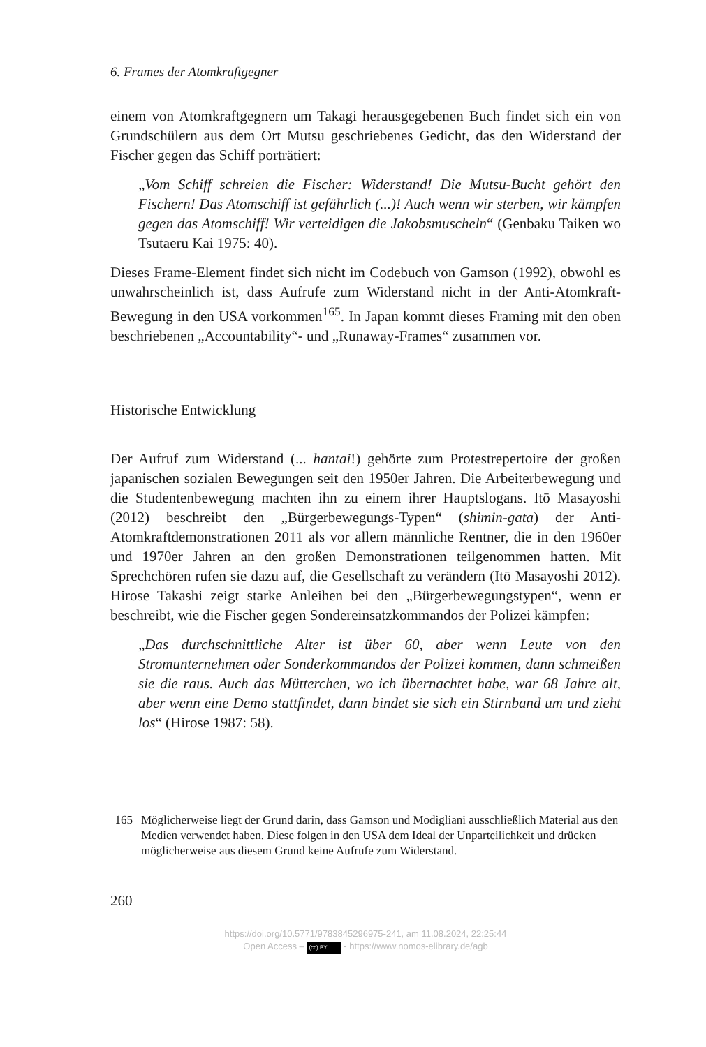6. Frames der Atomkraftgegner
einem von Atomkraftgegnern um Takagi herausgegebenen Buch findet sich ein von Grundschülern aus dem Ort Mutsu geschriebenes Gedicht, das den Widerstand der Fischer gegen das Schiff porträtiert:
„Vom Schiff schreien die Fischer: Widerstand! Die Mutsu-Bucht gehört den Fischern! Das Atomschiff ist gefährlich (...)! Auch wenn wir sterben, wir kämpfen gegen das Atomschiff! Wir verteidigen die Jakobsmuscheln“ (Genbaku Taiken wo Tsutaeru Kai 1975: 40).
Dieses Frame-Element findet sich nicht im Codebuch von Gamson (1992), obwohl es unwahrscheinlich ist, dass Aufrufe zum Widerstand nicht in der Anti-Atomkraft-Bewegung in den USA vorkommen<sup>165</sup>. In Japan kommt dieses Framing mit den oben beschriebenen „Accountability“- und „Runaway-Frames“ zusammen vor.
Historische Entwicklung
Der Aufruf zum Widerstand (... hantai!) gehörte zum Protestrepertoire der großen japanischen sozialen Bewegungen seit den 1950er Jahren. Die Arbeiterbewegung und die Studentenbewegung machten ihn zu einem ihrer Hauptslogans. Itō Masayoshi (2012) beschreibt den „Bürgerbewegungs-Typen“ (shimin-gata) der Anti-Atomkraftdemonstrationen 2011 als vor allem männliche Rentner, die in den 1960er und 1970er Jahren an den großen Demonstrationen teilgenommen hatten. Mit Sprechchören rufen sie dazu auf, die Gesellschaft zu verändern (Itō Masayoshi 2012). Hirose Takashi zeigt starke Anleihen bei den „Bürgerbewegungstypen“, wenn er beschreibt, wie die Fischer gegen Sondereinsatzkommandos der Polizei kämpfen:
„Das durchschnittliche Alter ist über 60, aber wenn Leute von den Stromunternehmen oder Sonderkommandos der Polizei kommen, dann schmeißen sie die raus. Auch das Mütterchen, wo ich übernachtet habe, war 68 Jahre alt, aber wenn eine Demo stattfindet, dann bindet sie sich ein Stirnband um und zieht los“ (Hirose 1987: 58).
165 Möglicherweise liegt der Grund darin, dass Gamson und Modigliani ausschließlich Material aus den Medien verwendet haben. Diese folgen in den USA dem Ideal der Unparteilichkeit und drücken möglicherweise aus diesem Grund keine Aufrufe zum Widerstand.
260
https://doi.org/10.5771/9783845296975-241, am 11.08.2024, 22:25:44
Open Access – (cc) BY - https://www.nomos-elibrary.de/agb